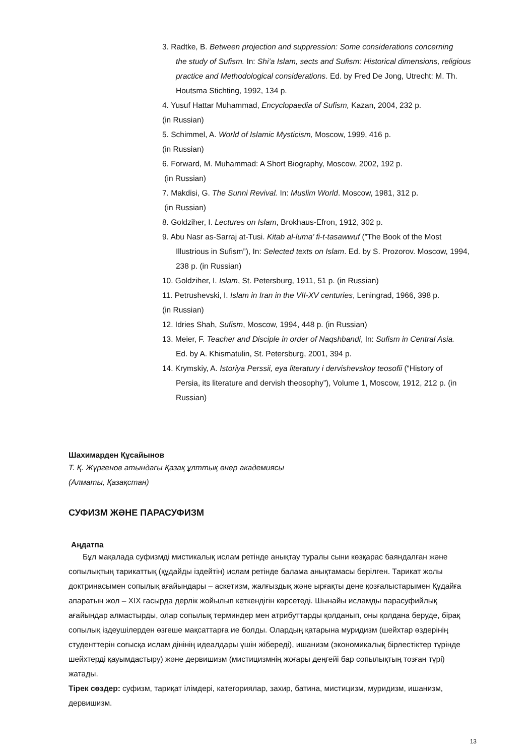3. Radtke, B. Between projection and suppression: Some considerations concerning
the study of Sufism. In: Shi’a Islam, sects and Sufism: Historical dimensions, religious practice and Methodological considerations. Ed. by Fred De Jong, Utrecht: M. Th. Houtsma Stichting, 1992, 134 p.
4. Yusuf Hattar Muhammad, Encyclopaedia of Sufism, Kazan, 2004, 232 p.
(in Russian)
5. Schimmel, A. World of Islamic Mysticism, Moscow, 1999, 416 p.
(in Russian)
6. Forward, M. Muhammad: A Short Biography, Moscow, 2002, 192 p.
(in Russian)
7. Makdisi, G. The Sunni Revival. In: Muslim World. Moscow, 1981, 312 p.
(in Russian)
8. Goldziher, I. Lectures on Islam, Brokhaus-Efron, 1912, 302 p.
9. Abu Nasr as-Sarraj at-Tusi. Kitab al-luma’ fi-t-tasawwuf (”The Book of the Most
Illustrious in Sufism”), In: Selected texts on Islam. Ed. by S. Prozorov. Moscow, 1994, 238 p. (in Russian)
10. Goldziher, I. Islam, St. Petersburg, 1911, 51 p. (in Russian)
11. Petrushevski, I. Islam in Iran in the VII-XV centuries, Leningrad, 1966, 398 p.
(in Russian)
12. Idries Shah, Sufism, Moscow, 1994, 448 p. (in Russian)
13. Meier, F. Teacher and Disciple in order of Naqshbandi, In: Sufism in Central Asia.
Ed. by A. Khismatulin, St. Petersburg, 2001, 394 p.
14. Krymskiy, A. Istoriya Perssii, eya literatury i dervishevskoy teosofii (“History of
Persia, its literature and dervish theosophy”), Volume 1, Moscow, 1912, 212 p. (in Russian)
Шахимарден Құсайынов
Т. Қ. Жүргенов атындағы Қазақ ұлттық өнер академиясы
(Алматы, Қазақстан)
СУФИЗМ ЖӘНЕ ПАРАСУФИЗМ
Аңдатпа
Бұл мақалада суфизмді мистикалық ислам ретінде анықтау туралы сыни көзқарас баяндалған және сопылықтың тарикаттық (құдайды іздейтін) ислам ретінде балама анықтамасы берілген. Тарикат жолы доктринасымен сопылық ағайындары – аскетизм, жалғыздық және ырғақты дене қозғалыстарымен Құдайға апаратын жол – XIX ғасырда дерлік жойылып кеткендігін көрсетеді. Шынайы исламды парасуфийлық ағайындар алмастырды, олар сопылық терминдер мен атрибуттарды қолданып, оны қолдана беруде, бірақ сопылық іздеушілерден өзгеше мақсаттарға ие болды. Олардың қатарына муридизм (шейхтар өздерінің студенттерін соғысқа ислам дінінің идеалдары үшін жібереді), ишанизм (экономикалық бірлестіктер түрінде шейхтерді қауымдастыру) және дервишизм (мистицизмнің жоғары деңгейі бар сопылықтың тозған түрі) жатады.
Тірек сөздер: суфизм, тариқат ілімдері, категориялар, захир, батина, мистицизм, муридизм, ишанизм, дервишизм.
13